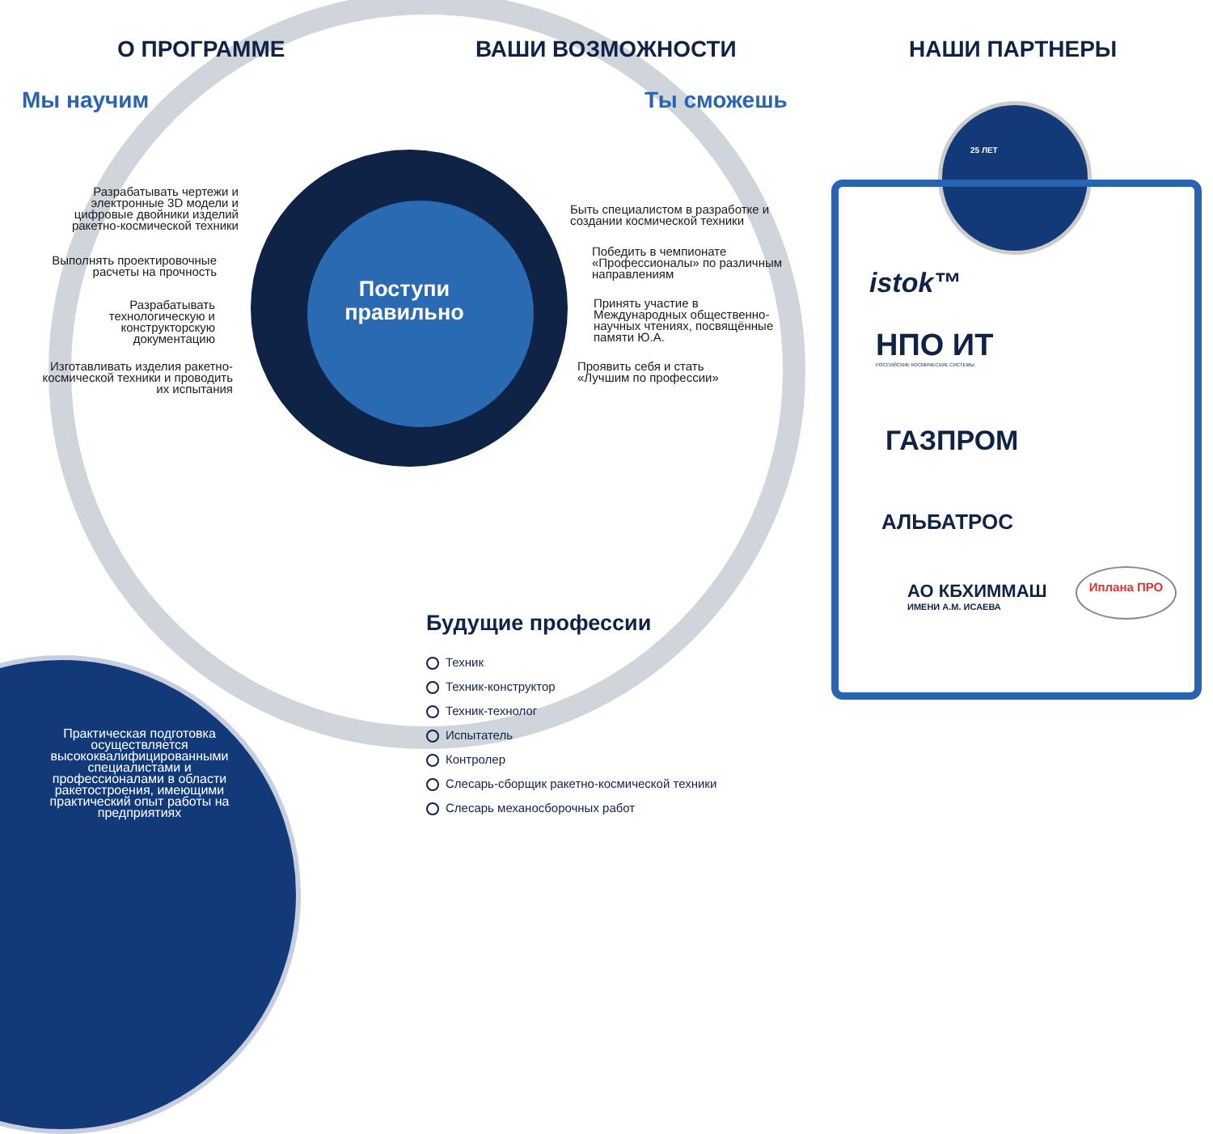О ПРОГРАММЕ ВАШИ ВОЗМОЖНОСТИ НАШИ ПАРТНЕРЫ
Мы научим Ты сможешь
Разрабатывать чертежи и электронные 3D модели и цифровые двойники изделий ракетно-космической техники
Выполнять проектировочные расчеты на прочность
Разрабатывать технологическую и конструкторскую документацию
Изготавливать изделия ракетно-космической техники и проводить их испытания
Поступи правильно
Быть специалистом в разработке и создании космической техники
Победить в чемпионате «Профессионалы» по различным направлениям
Принять участие в Международных общественно-научных чтениях, посвящённые памяти Ю.А.
Проявить себя и стать «Лучшим по профессии»
Будущие профессии
Техник
Техник-конструктор
Техник-технолог
Испытатель
Контролер
Слесарь-сборщик ракетно-космической техники
Слесарь механосборочных работ
Практическая подготовка осуществляется высококвалифицированными специалистами и профессионалами в области ракетостроения, имеющими практический опыт работы на предприятиях
25 ЛЕТ
istok™
НПО ИТ
РОССИЙСКИЕ КОСМИЧЕСКИЕ СИСТЕМЫ
ГАЗПРОМ
АЛЬБАТРОС
АО КБХИММАШ
ИМЕНИ А.М. ИСАЕВА
Иплана ПРО